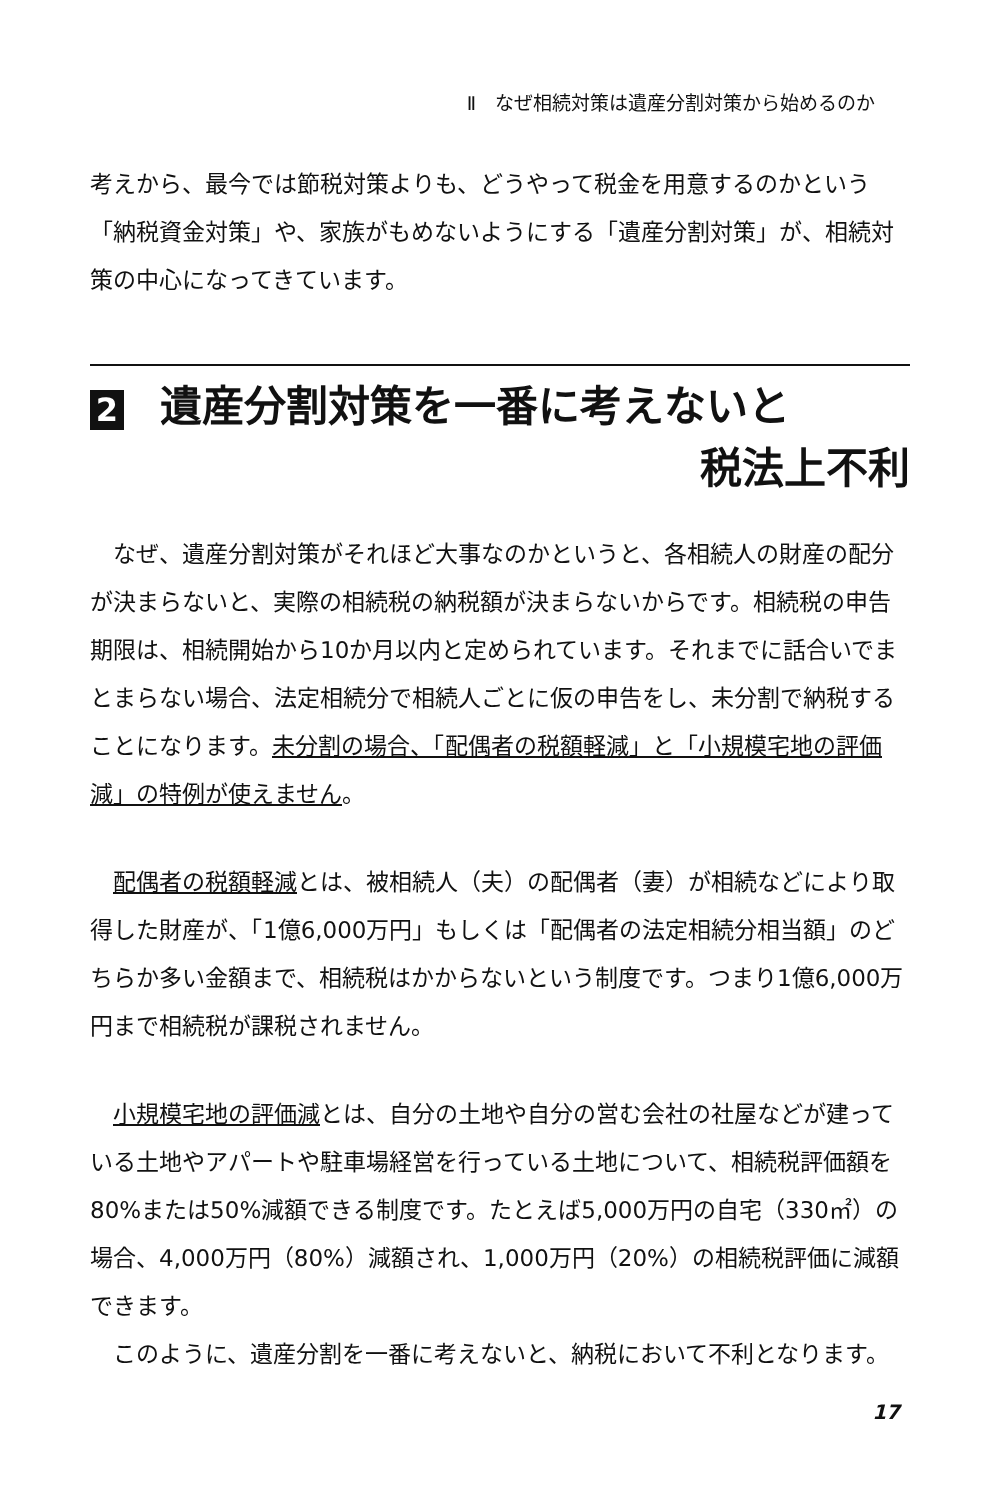Ⅱ　なぜ相続対策は遺産分割対策から始めるのか
考えから、最今では節税対策よりも、どうやって税金を用意するのかという「納税資金対策」や、家族がもめないようにする「遺産分割対策」が、相続対策の中心になってきています。
2 遺産分割対策を一番に考えないと
税法上不利
　なぜ、遺産分割対策がそれほど大事なのかというと、各相続人の財産の配分が決まらないと、実際の相続税の納税額が決まらないからです。相続税の申告期限は、相続開始から10か月以内と定められています。それまでに話合いでまとまらない場合、法定相続分で相続人ごとに仮の申告をし、未分割で納税することになります。未分割の場合、「配偶者の税額軽減」と「小規模宅地の評価減」の特例が使えません。
　配偶者の税額軽減とは、被相続人（夫）の配偶者（妻）が相続などにより取得した財産が、「1億6,000万円」もしくは「配偶者の法定相続分相当額」のどちらか多い金額まで、相続税はかからないという制度です。つまり1億6,000万円まで相続税が課税されません。
　小規模宅地の評価減とは、自分の土地や自分の営む会社の社屋などが建っている土地やアパートや駐車場経営を行っている土地について、相続税評価額を80%または50%減額できる制度です。たとえば5,000万円の自宅（330㎡）の場合、4,000万円（80%）減額され、1,000万円（20%）の相続税評価に減額できます。
　このように、遺産分割を一番に考えないと、納税において不利となります。
17